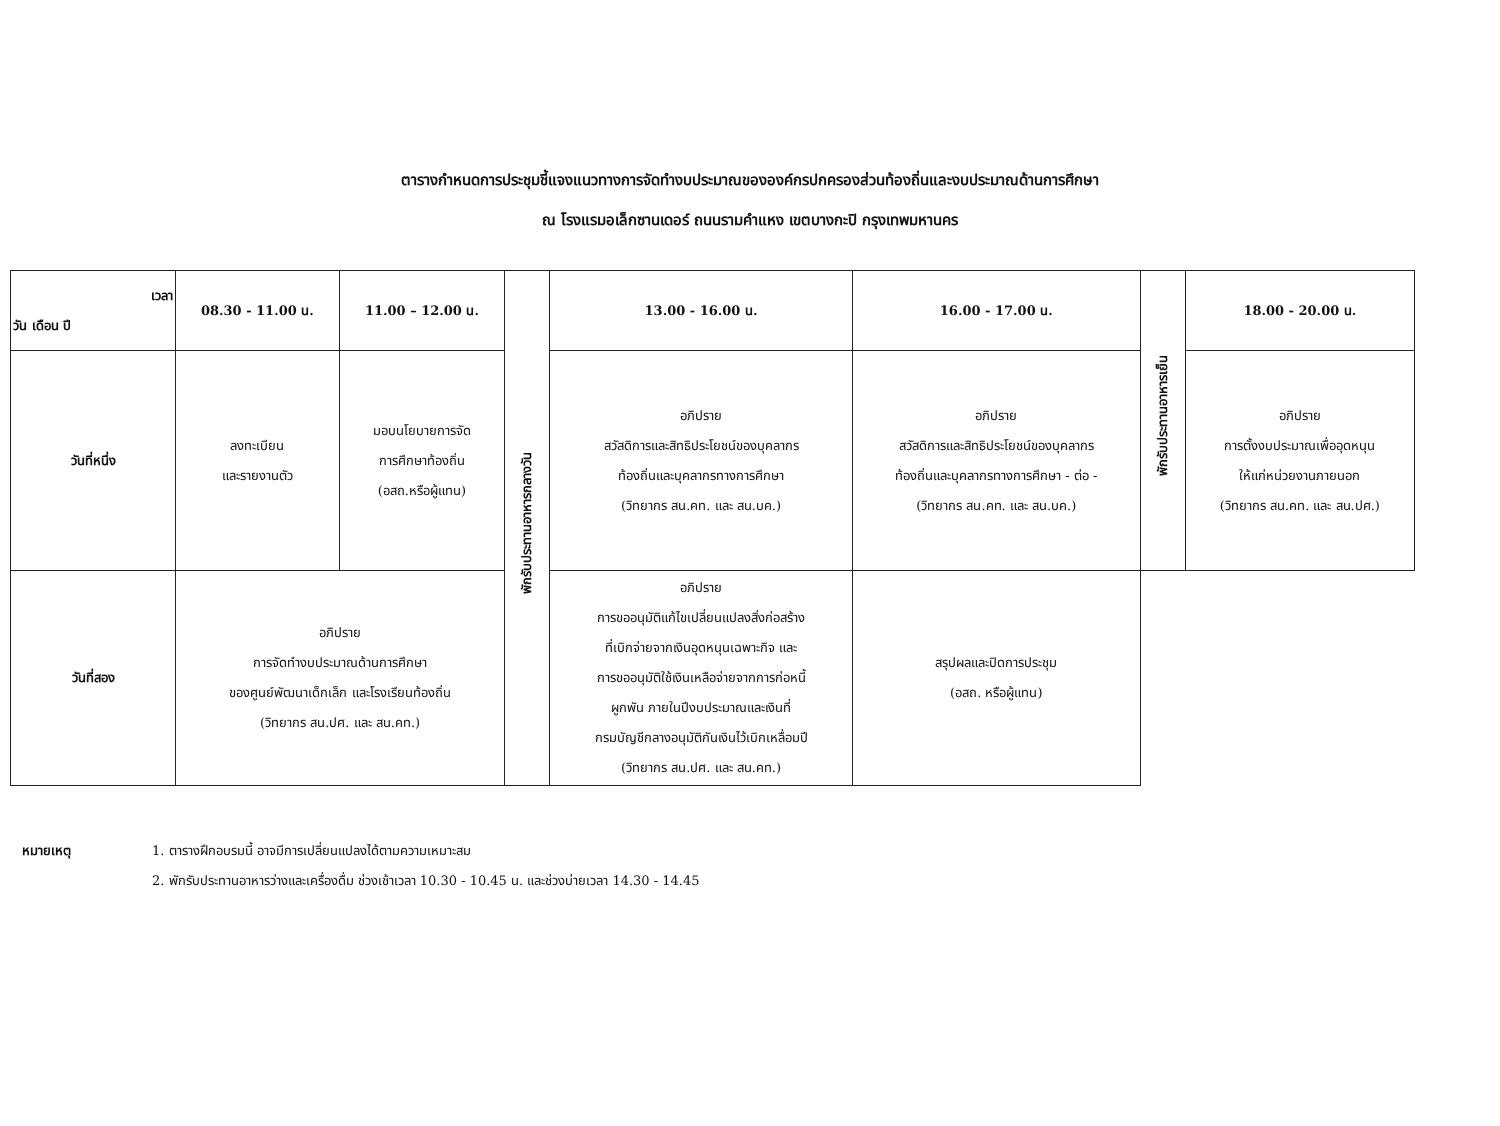ตารางกำหนดการประชุมชี้แจงแนวทางการจัดทำงบประมาณขององค์กรปกครองส่วนท้องถิ่นและงบประมาณด้านการศึกษา
ณ โรงแรมอเล็กซานเดอร์ ถนนรามคำแหง เขตบางกะปิ กรุงเทพมหานคร
| เวลา วัน เดือน ปี | 08.30 - 11.00 น. | 11.00 – 12.00 น. | พักรับประทานอาหารกลางวัน | 13.00 - 16.00 น. | 16.00 - 17.00 น. | พักรับประทานอาหารเย็น | 18.00 - 20.00 น. |
| วันที่หนึ่ง | ลงทะเบียน และรายงานตัว | มอบนโยบายการจัด การศึกษาท้องถิ่น (อสถ.หรือผู้แทน) | | อภิปราย สวัสดิการและสิทธิประโยชน์ของบุคลากร ท้องถิ่นและบุคลากรทางการศึกษา (วิทยากร สน.คท. และ สน.บค.) | อภิปราย สวัสดิการและสิทธิประโยชน์ของบุคลากร ท้องถิ่นและบุคลากรทางการศึกษา - ต่อ - (วิทยากร สน.คท. และ สน.บค.) | | อภิปราย การตั้งงบประมาณเพื่ออุดหนุน ให้แก่หน่วยงานภายนอก (วิทยากร สน.คท. และ สน.ปศ.) |
| วันที่สอง | อภิปราย การจัดทำงบประมาณด้านการศึกษา ของศูนย์พัฒนาเด็กเล็ก และโรงเรียนท้องถิ่น (วิทยากร สน.ปศ. และ สน.คท.) | | | อภิปราย การขออนุมัติแก้ไขเปลี่ยนแปลงสิ่งก่อสร้าง ที่เบิกจ่ายจากเงินอุดหนุนเฉพาะกิจ และ การขออนุมัติใช้เงินเหลือจ่ายจากการก่อหนี้ ผูกพัน ภายในปีงบประมาณและเงินที่ กรมบัญชีกลางอนุมัติกันเงินไว้เบิกเหลื่อมปี (วิทยากร สน.ปศ. และ สน.คท.) | สรุปผลและปิดการประชุม (อสถ. หรือผู้แทน) | | |
หมายเหตุ 1. ตารางฝึกอบรมนี้ อาจมีการเปลี่ยนแปลงได้ตามความเหมาะสม
2. พักรับประทานอาหารว่างและเครื่องดื่ม ช่วงเช้าเวลา 10.30 - 10.45 น. และช่วงบ่ายเวลา 14.30 - 14.45